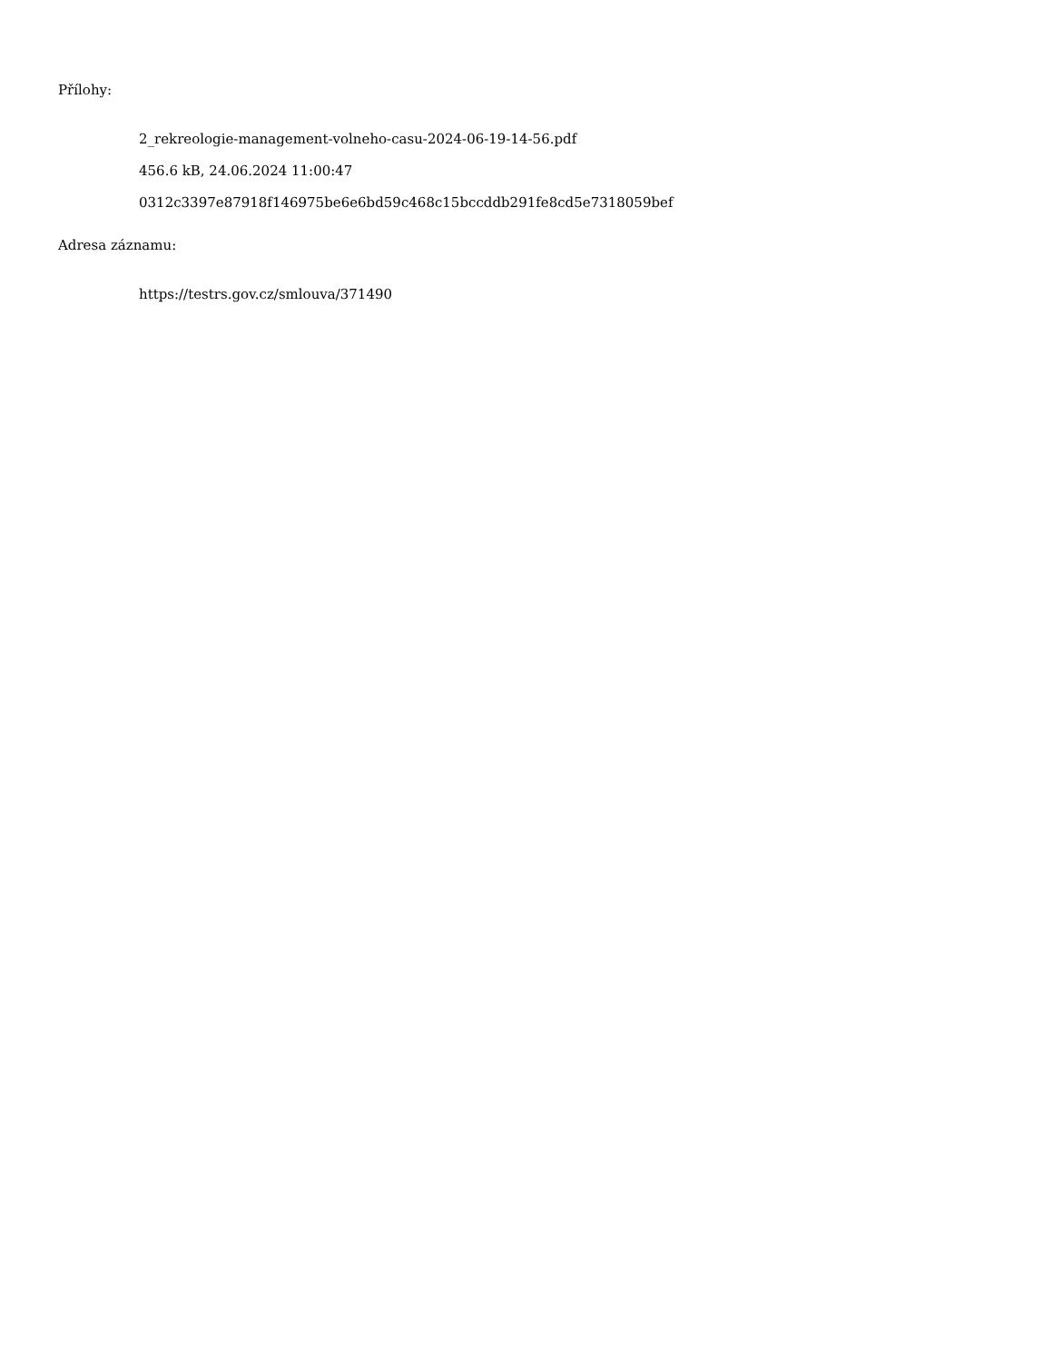Přílohy:
2_rekreologie-management-volneho-casu-2024-06-19-14-56.pdf
456.6 kB, 24.06.2024 11:00:47
0312c3397e87918f146975be6e6bd59c468c15bccddb291fe8cd5e7318059bef
Adresa záznamu:
https://testrs.gov.cz/smlouva/371490